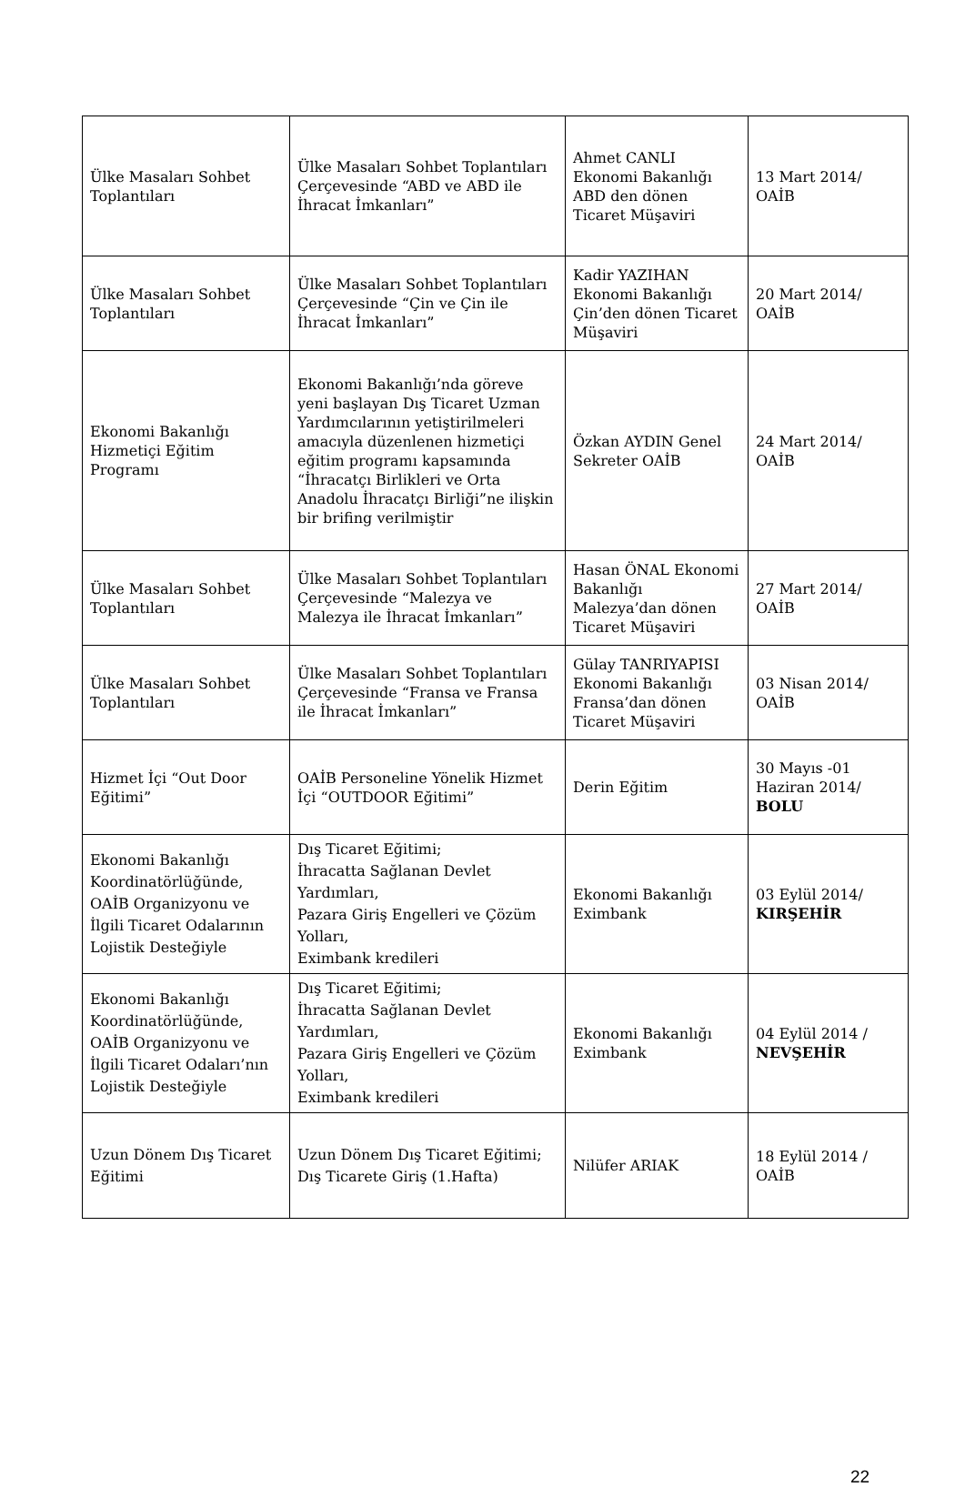| Ülke Masaları Sohbet Toplantıları | Ülke Masaları Sohbet Toplantıları Çerçevesinde “ABD ve ABD ile İhracat İmkanları” | Ahmet CANLI Ekonomi Bakanlığı ABD den dönen Ticaret Müşaviri | 13 Mart 2014/ OAİB |
| Ülke Masaları Sohbet Toplantıları | Ülke Masaları Sohbet Toplantıları Çerçevesinde “Çin ve Çin ile İhracat İmkanları” | Kadir YAZIHAN Ekonomi Bakanlığı Çin’den dönen Ticaret Müşaviri | 20 Mart 2014/ OAİB |
| Ekonomi Bakanlığı Hizmetiçi Eğitim Programı | Ekonomi Bakanlığı’nda göreve yeni başlayan Dış Ticaret Uzman Yardımcılarının yetiştirilmeleri amacıyla düzenlenen hizmetiçi eğitim programı kapsamında “İhracatçı Birlikleri ve Orta Anadolu İhracatçı Birliği”ne ilişkin bir brifing verilmiştir | Özkan AYDIN Genel Sekreter OAİB | 24 Mart 2014/ OAİB |
| Ülke Masaları Sohbet Toplantıları | Ülke Masaları Sohbet Toplantıları Çerçevesinde “Malezya ve Malezya ile İhracat İmkanları” | Hasan ÖNAL Ekonomi Bakanlığı Malezya’dan dönen Ticaret Müşaviri | 27 Mart 2014/ OAİB |
| Ülke Masaları Sohbet Toplantıları | Ülke Masaları Sohbet Toplantıları Çerçevesinde “Fransa ve Fransa ile İhracat İmkanları” | Gülay TANRIYAPISI Ekonomi Bakanlığı Fransa’dan dönen Ticaret Müşaviri | 03 Nisan 2014/ OAİB |
| Hizmet İçi “Out Door Eğitimi” | OAİB Personeline Yönelik Hizmet İçi “OUTDOOR Eğitimi” | Derin Eğitim | 30 Mayıs -01 Haziran 2014/ BOLU |
| Ekonomi Bakanlığı Koordinatörlüğünde, OAİB Organizyonu ve İlgili Ticaret Odalarının Lojistik Desteğiyle | Dış Ticaret Eğitimi; İhracatta Sağlanan Devlet Yardımları, Pazara Giriş Engelleri ve Çözüm Yolları, Eximbank kredileri | Ekonomi Bakanlığı Eximbank | 03 Eylül 2014/ KIRŞEHİR |
| Ekonomi Bakanlığı Koordinatörlüğünde, OAİB Organizyonu ve İlgili Ticaret Odaları’nın Lojistik Desteğiyle | Dış Ticaret Eğitimi; İhracatta Sağlanan Devlet Yardımları, Pazara Giriş Engelleri ve Çözüm Yolları, Eximbank kredileri | Ekonomi Bakanlığı Eximbank | 04 Eylül 2014 / NEVŞEHİR |
| Uzun Dönem Dış Ticaret Eğitimi | Uzun Dönem Dış Ticaret Eğitimi; Dış Ticarete Giriş (1.Hafta) | Nilüfer ARIAK | 18 Eylül 2014 / OAİB |
22